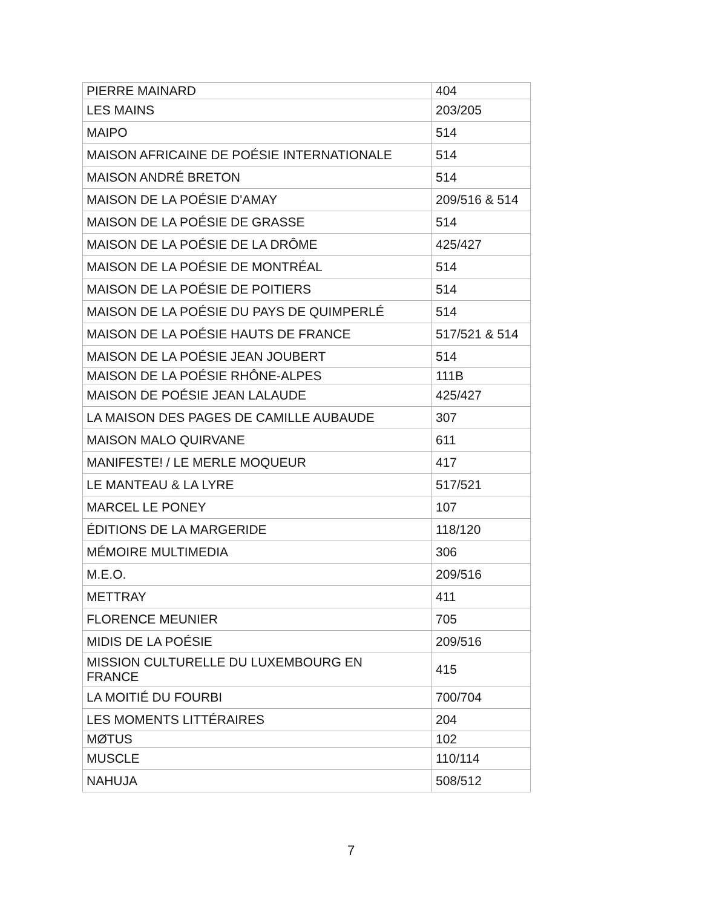| PIERRE MAINARD | 404 |
| LES MAINS | 203/205 |
| MAIPO | 514 |
| MAISON AFRICAINE DE POÉSIE INTERNATIONALE | 514 |
| MAISON ANDRÉ BRETON | 514 |
| MAISON DE LA POÉSIE D'AMAY | 209/516 & 514 |
| MAISON DE LA POÉSIE DE GRASSE | 514 |
| MAISON DE LA POÉSIE DE LA DRÔME | 425/427 |
| MAISON DE LA POÉSIE DE MONTRÉAL | 514 |
| MAISON DE LA POÉSIE DE POITIERS | 514 |
| MAISON DE LA POÉSIE DU PAYS DE QUIMPERLÉ | 514 |
| MAISON DE LA POÉSIE HAUTS DE FRANCE | 517/521 & 514 |
| MAISON DE LA POÉSIE JEAN JOUBERT | 514 |
| MAISON DE LA POÉSIE RHÔNE-ALPES | 111B |
| MAISON DE POÉSIE JEAN LALAUDE | 425/427 |
| LA MAISON DES PAGES DE CAMILLE AUBAUDE | 307 |
| MAISON MALO QUIRVANE | 611 |
| MANIFESTE! / LE MERLE MOQUEUR | 417 |
| LE MANTEAU & LA LYRE | 517/521 |
| MARCEL LE PONEY | 107 |
| ÉDITIONS DE LA MARGERIDE | 118/120 |
| MÉMOIRE MULTIMEDIA | 306 |
| M.E.O. | 209/516 |
| METTRAY | 411 |
| FLORENCE MEUNIER | 705 |
| MIDIS DE LA POÉSIE | 209/516 |
| MISSION CULTURELLE DU LUXEMBOURG EN FRANCE | 415 |
| LA MOITIÉ DU FOURBI | 700/704 |
| LES MOMENTS LITTÉRAIRES | 204 |
| MØTUS | 102 |
| MUSCLE | 110/114 |
| NAHUJA | 508/512 |
7